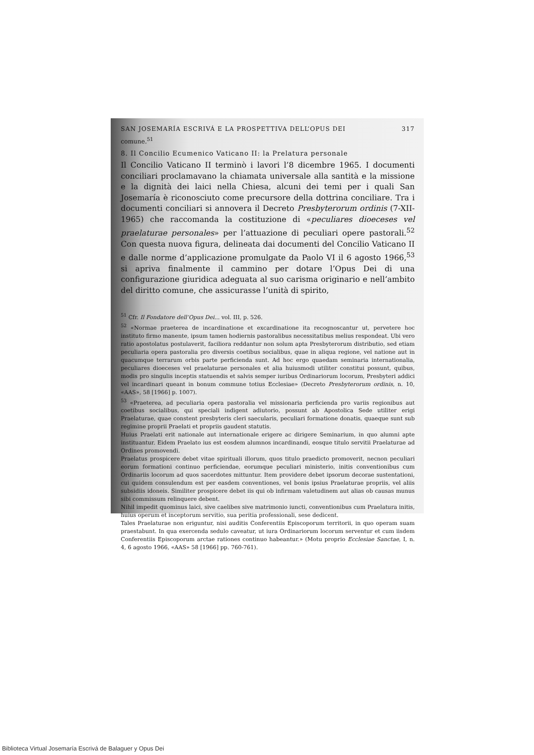SAN JOSEMARÍA ESCRIVÁ E LA PROSPETTIVA DELL’OPUS DEI 317
comune.<sup>51</sup>
8. Il Concilio Ecumenico Vaticano II: la Prelatura personale
Il Concilio Vaticano II terminò i lavori l’8 dicembre 1965. I documenti conciliari proclamavano la chiamata universale alla santità e la missione e la dignità dei laici nella Chiesa, alcuni dei temi per i quali San Josemaría è riconosciuto come precursore della dottrina conciliare. Tra i documenti conciliari si annovera il Decreto Presbyterorum ordinis (7-XII-1965) che raccomanda la costituzione di «peculiares dioeceses vel praelaturae personales» per l’attuazione di peculiari opere pastorali.<sup>52</sup> Con questa nuova figura, delineata dai documenti del Concilio Vaticano II e dalle norme d’applicazione promulgate da Paolo VI il 6 agosto 1966,<sup>53</sup> si apriva finalmente il cammino per dotare l’Opus Dei di una configurazione giuridica adeguata al suo carisma originario e nell’ambito del diritto comune, che assicurasse l’unità di spirito,
<sup>51</sup> Cfr. Il Fondatore dell’Opus Dei... vol. III, p. 526.
<sup>52</sup> «Normae praeterea de incardinatione et excardinatione ita recognoscantur ut, pervetere hoc instituto firmo manente, ipsum tamen hodiernis pastoralibus necessitatibus melius respondeat. Ubi vero ratio apostolatus postulaverit, faciliora reddantur non solum apta Presbyterorum distributio, sed etiam peculiaria opera pastoralia pro diversis coetibus socialibus, quae in aliqua regione, vel natione aut in quacumque terrarum orbis parte perficienda sunt. Ad hoc ergo quaedam seminaria internationalia, peculiares dioeceses vel praelaturae personales et alia huiusmodi utiliter constitui possunt, quibus, modis pro singulis inceptis statuendis et salvis semper iuribus Ordinariorum locorum, Presbyteri addici vel incardinari queant in bonum commune totius Ecclesiae» (Decreto Presbyterorum ordinis, n. 10, «AAS», 58 [1966] p. 1007).
<sup>53</sup> «Praeterea, ad peculiaria opera pastoralia vel missionaria perficienda pro variis regionibus aut coetibus socialibus, qui speciali indigent adiutorio, possunt ab Apostolica Sede utiliter erigi Praelaturae, quae constent presbyteris cleri saecularis, peculiari formatione donatis, quaeque sunt sub regimine proprii Praelati et propriis gaudent statutis.
Huius Praelati erit nationale aut internationale erigere ac dirigere Seminarium, in quo alumni apte instituantur. Eidem Praelato ius est eosdem alumnos incardinandi, eosque titulo servitii Praelaturae ad Ordines promovendi.
Praelatus prospicere debet vitae spirituali illorum, quos titulo praedicto promoverit, necnon peculiari eorum formationi continuo perficiendae, eorumque peculiari ministerio, initis conventionibus cum Ordinariis locorum ad quos sacerdotes mittuntur. Item providere debet ipsorum decorae sustentationi, cui quidem consulendum est per easdem conventiones, vel bonis ipsius Praelaturae propriis, vel aliis subsidiis idoneis. Similiter prospicere debet iis qui ob infirmam valetudinem aut alias ob causas munus sibi commissum relinquere debent.
Nihil impedit quominus laici, sive caelibes sive matrimonio iuncti, conventionibus cum Praelatura initis, huius operum et inceptorum servitio, sua peritia professionali, sese dedicent.
Tales Praelaturae non eriguntur, nisi auditis Conferentiis Episcoporum territorii, in quo operam suam praestabunt. In qua exercenda sedulo caveatur, ut iura Ordinariorum locorum serventur et cum iisdem Conferentiis Episcoporum arctae rationes continuo habeantur.» (Motu proprio Ecclesiae Sanctae, I, n. 4, 6 agosto 1966, «AAS» 58 [1966] pp. 760-761).
Biblioteca Virtual Josemaría Escrivá de Balaguer y Opus Dei